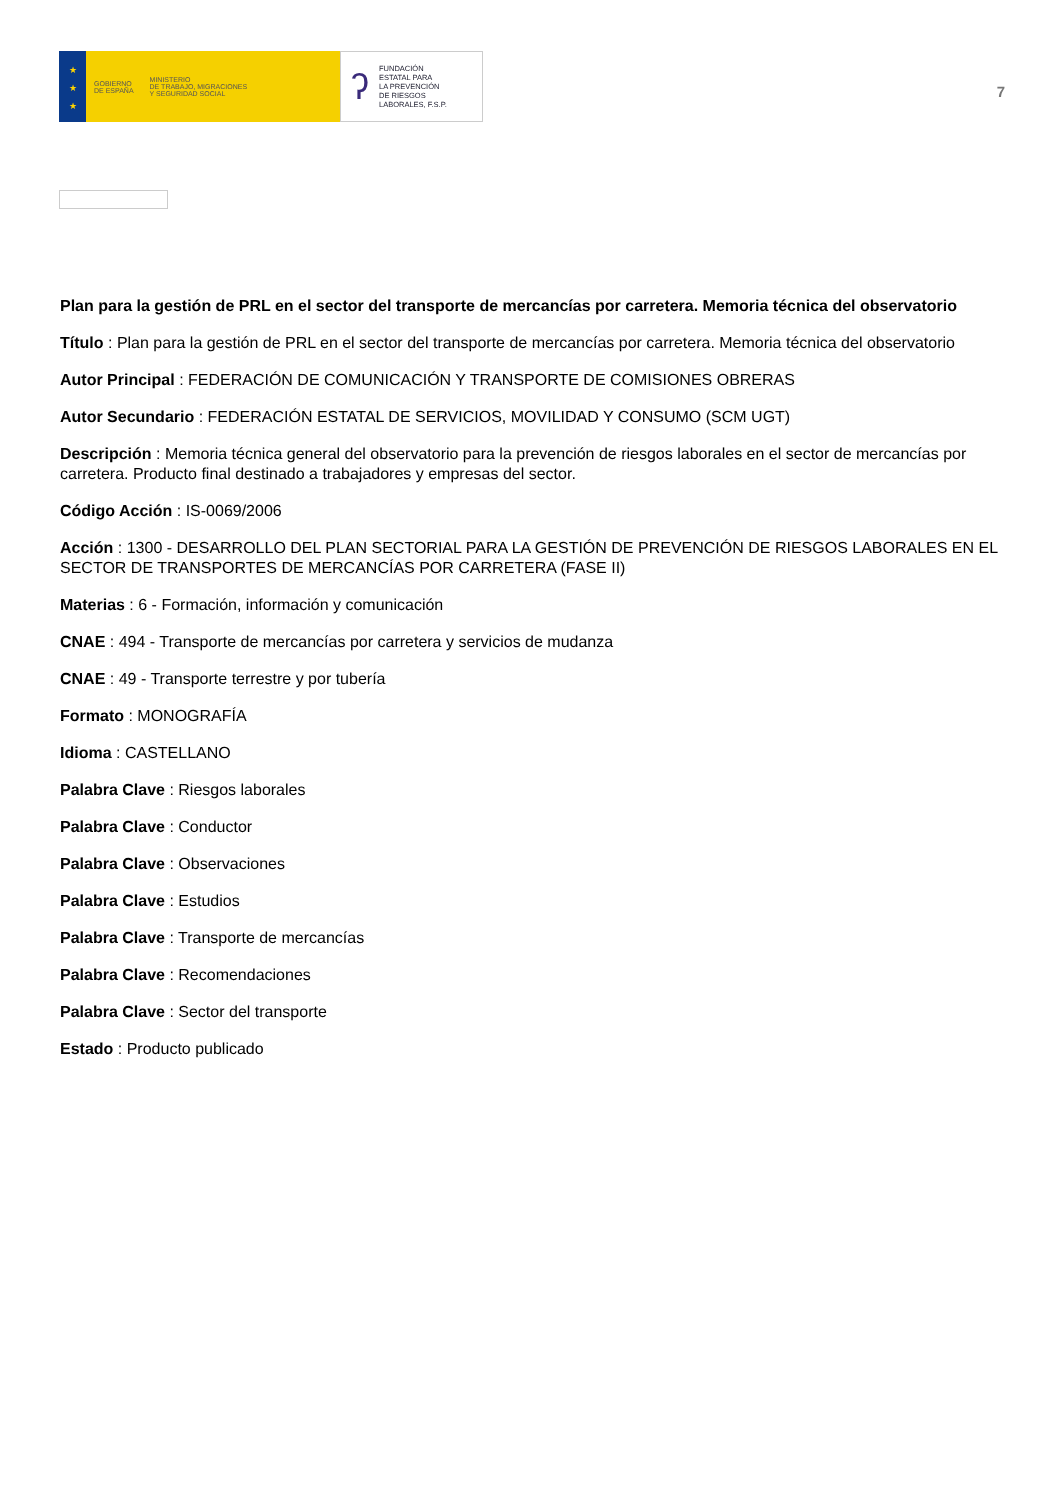★
★
★
GOBIERNO
DE ESPAÑA
MINISTERIO
DE TRABAJO, MIGRACIONES
Y SEGURIDAD SOCIAL
ʔ FUNDACIÓN
ESTATAL PARA
LA PREVENCIÓN
DE RIESGOS
LABORALES, F.S.P.
7
Plan para la gestión de PRL en el sector del transporte de mercancías por carretera. Memoria técnica del observatorio
Título : Plan para la gestión de PRL en el sector del transporte de mercancías por carretera. Memoria técnica del observatorio
Autor Principal : FEDERACIÓN DE COMUNICACIÓN Y TRANSPORTE DE COMISIONES OBRERAS
Autor Secundario : FEDERACIÓN ESTATAL DE SERVICIOS, MOVILIDAD Y CONSUMO (SCM UGT)
Descripción : Memoria técnica general del observatorio para la prevención de riesgos laborales en el sector de mercancías por carretera. Producto final destinado a trabajadores y empresas del sector.
Código Acción : IS-0069/2006
Acción : 1300 - DESARROLLO DEL PLAN SECTORIAL PARA LA GESTIÓN DE PREVENCIÓN DE RIESGOS LABORALES EN EL SECTOR DE TRANSPORTES DE MERCANCÍAS POR CARRETERA (FASE II)
Materias : 6 - Formación, información y comunicación
CNAE : 494 - Transporte de mercancías por carretera y servicios de mudanza
CNAE : 49 - Transporte terrestre y por tubería
Formato : MONOGRAFÍA
Idioma : CASTELLANO
Palabra Clave : Riesgos laborales
Palabra Clave : Conductor
Palabra Clave : Observaciones
Palabra Clave : Estudios
Palabra Clave : Transporte de mercancías
Palabra Clave : Recomendaciones
Palabra Clave : Sector del transporte
Estado : Producto publicado